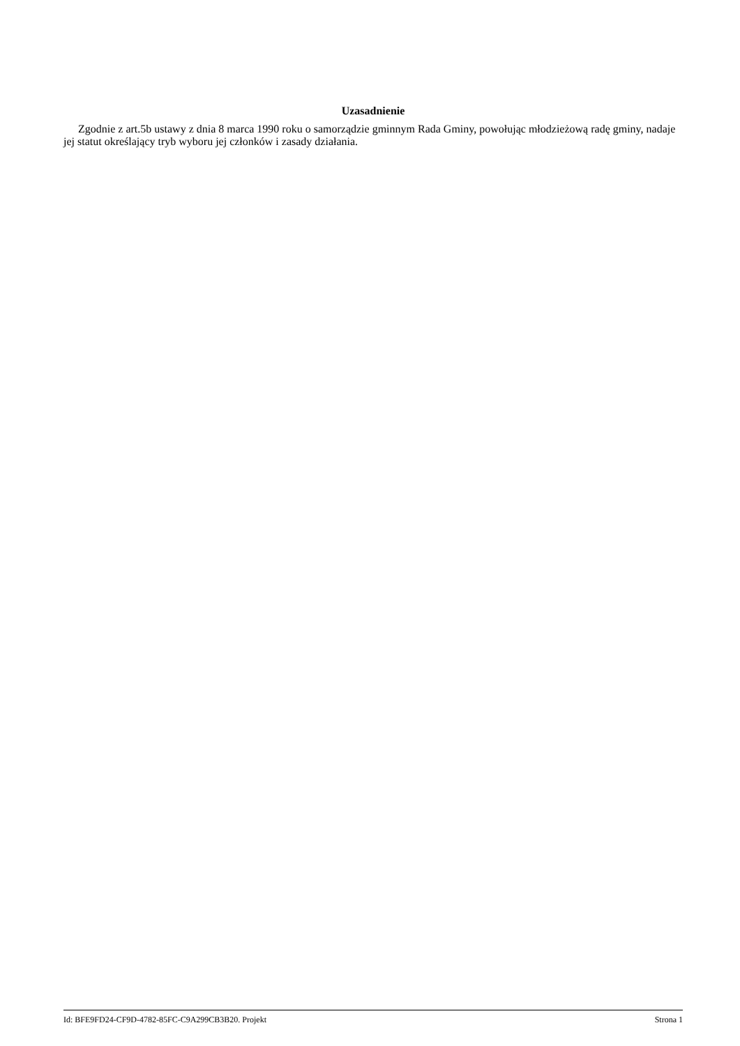Uzasadnienie
Zgodnie z art.5b ustawy z dnia 8 marca 1990 roku o samorządzie gminnym Rada Gminy, powołując młodzieżową radę gminy, nadaje jej statut określający tryb wyboru jej członków i zasady działania.
Id: BFE9FD24-CF9D-4782-85FC-C9A299CB3B20. Projekt Strona 1